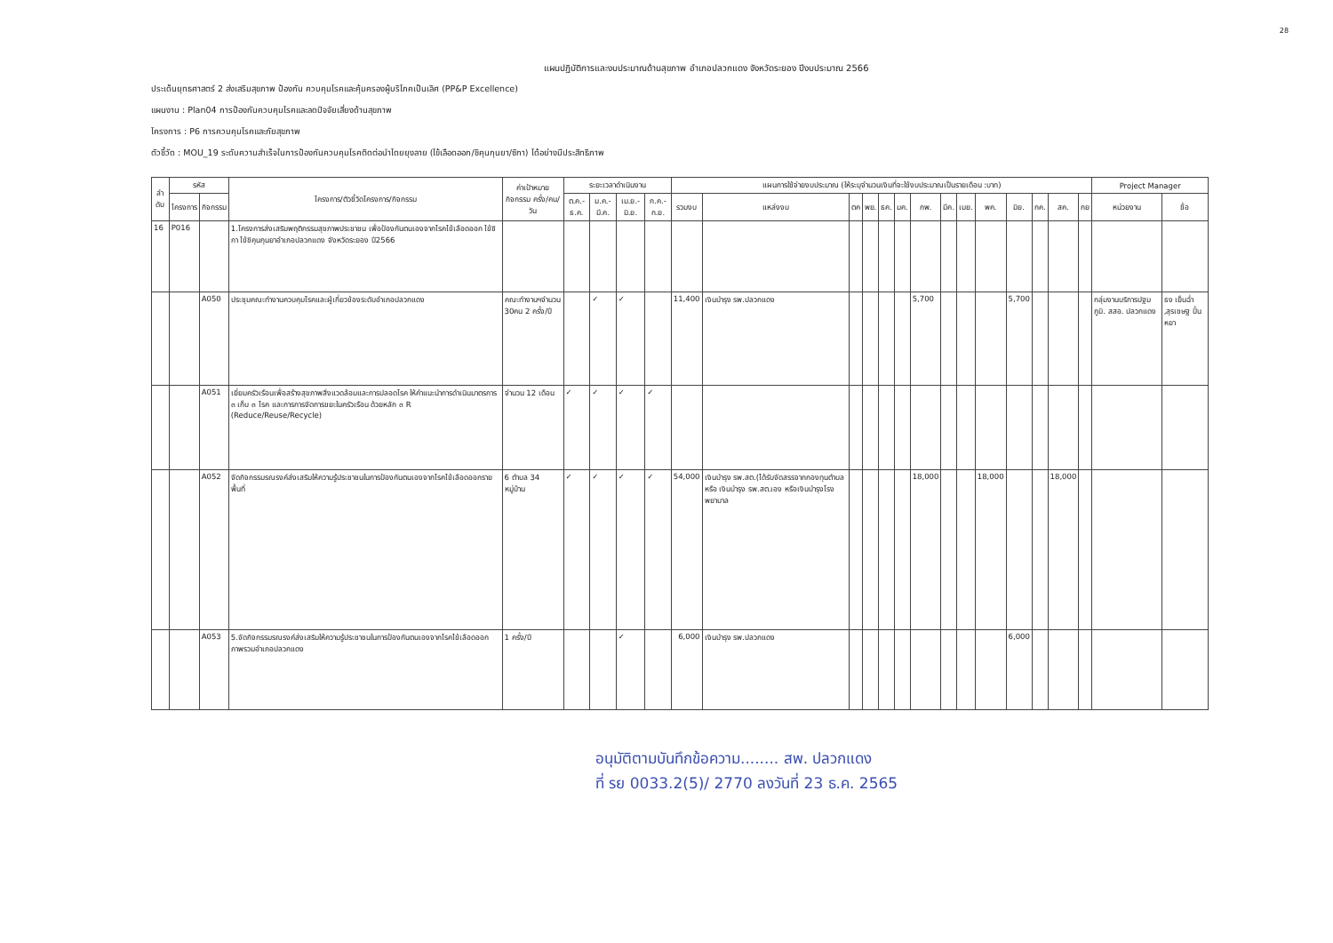28
แผนปฏิบัติการและงบประมาณด้านสุขภาพ อำเภอปลวกแดง จังหวัดระยอง ปีงบประมาณ 2566
ประเด็นยุทธศาสตร์ 2 ส่งเสริมสุขภาพ ป้องกัน ควบคุมโรคและคุ้มครองผู้บริโภคเป็นเลิศ (PP&P Excellence)
แผนงาน : Plan04 การป้องกันควบคุมโรคและลดปัจจัยเสี่ยงด้านสุขภาพ
โครงการ : P6 การควบคุมโรคและภัยสุขภาพ
ตัวชี้วัด : MOU_19 ระดับความสำเร็จในการป้องกันควบคุมโรคติดต่อนำโดยยุงลาย (ไข้เลือดออก/ชิคุนกุนยา/ซิกา) ได้อย่างมีประสิทธิภาพ
| ลำ ดับ | รหัส | | โครงการ/ตัวชี้วัดโครงการ/กิจกรรม | ค่าเป้าหมาย กิจกรรม ครั้ง/คน/วัน | ระยะเวลาดำเนินงาน | | | | แผนการใช้จ่ายงบประมาณ (ให้ระบุจำนวนเงินที่จะใช้งบประมาณเป็นรายเดือน :บาท) | | | | | | | | | | | | | | Project Manager | |
| --- | --- | --- | --- | --- | --- | --- | --- | --- | --- | --- | --- | --- | --- | --- | --- | --- | --- | --- | --- | --- | --- | --- | --- | --- |
| | โครงการ | กิจกรรม | | | ต.ค.-ธ.ค. | ม.ค.-มี.ค. | เม.ย.-มิ.ย. | ก.ค.-ก.ย. | รวมงบ | แหล่งงบ | ตค | พย. | ธค. | มค. | กพ. | มีค. | เมย. | พค. | มิย. | กค. | สค. | กย | หน่วยงาน | ชื่อ |
| 16 | P016 | | 1.โครงการส่งเสริมพฤติกรรมสุขภาพประชาชน เพื่อป้องกันตนเองจากโรคไข้เลือดออก ไข้ซิกา ไข้ชิคุนกุนยาอำเภอปลวกแดง จังหวัดระยอง ปี2566 | | | | | | | | | | | | | | | | | | | | | |
| | | A050 | ประชุมคณะทำงานควบคุมโรคและผู้เกี่ยวข้องระดับอำเภอปลวกแดง | คณะทำงานฯจำนวน 30คน 2 ครั้ง/ปี | | ✓ | ✓ | | 11,400 | เงินบำรุง รพ.ปลวกแดง | | | | | 5,700 | | | | 5,700 | | | | กลุ่มงานบริการปฐมภูมิ. สสอ. ปลวกแดง | ธง เย็นฉ่ำ ,สุรเชษฐ ปั้นหยา |
| | | A051 | เยี่ยมครัวเรือนเพื่อสร้างสุขภาพสิ่งแวดล้อมและการปลอดโรค ให้คำแนะนำการดำเนินมาตรการ ๓ เก็บ ๓ โรค และการการจัดการขยะในครัวเรือน ด้วยหลัก ๓ R (Reduce/Reuse/Recycle) | จำนวน 12 เดือน | ✓ | ✓ | ✓ | ✓ | | | | | | | | | | | | | | | | |
| | | A052 | จัดกิจกรรมรณรงค์ส่งเสริมให้ความรู้ประชาชนในการป้องกันตนเองจากโรคไข้เลือดออกรายพื้นที่ | 6 ตำบล 34 หมู่บ้าน | ✓ | ✓ | ✓ | ✓ | 54,000 | เงินบำรุง รพ.สต.(ได้รับจัดสรรจากกองทุนตำบล หรือ เงินบำรุง รพ.สต.เอง หรือเงินบำรุงโรงพยาบาล | | | | | 18,000 | | | 18,000 | | | 18,000 | | | |
| | | A053 | 5.จัดกิจกรรมรณรงค์ส่งเสริมให้ความรู้ประชาชนในการป้องกันตนเองจากโรคไข้เลือดออกภาพรวมอำเภอปลวกแดง | 1 ครั้ง/ปี | | | ✓ | | 6,000 | เงินบำรุง รพ.ปลวกแดง | | | | | | | | | 6,000 | | | | | |
อนุมัติตามบันทึกข้อความ........ สพ. ปลวกแดง
ที่ รย 0033.2(5)/ 2770 ลงวันที่ 23 ธ.ค. 2565